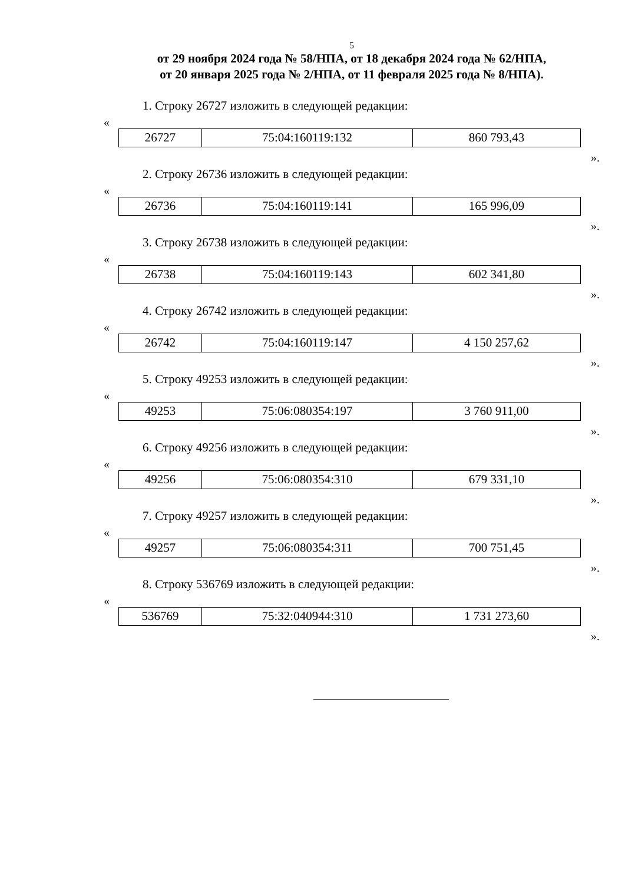5
от 29 ноября 2024 года № 58/НПА, от 18 декабря 2024 года № 62/НПА,
от 20 января 2025 года № 2/НПА, от 11 февраля 2025 года № 8/НПА).
1. Строку 26727 изложить в следующей редакции:
«
| 26727 | 75:04:160119:132 | 860 793,43 |
».
2. Строку 26736 изложить в следующей редакции:
«
| 26736 | 75:04:160119:141 | 165 996,09 |
».
3. Строку 26738 изложить в следующей редакции:
«
| 26738 | 75:04:160119:143 | 602 341,80 |
».
4. Строку 26742 изложить в следующей редакции:
«
| 26742 | 75:04:160119:147 | 4 150 257,62 |
».
5. Строку 49253 изложить в следующей редакции:
«
| 49253 | 75:06:080354:197 | 3 760 911,00 |
».
6. Строку 49256 изложить в следующей редакции:
«
| 49256 | 75:06:080354:310 | 679 331,10 |
».
7. Строку 49257 изложить в следующей редакции:
«
| 49257 | 75:06:080354:311 | 700 751,45 |
».
8. Строку 536769 изложить в следующей редакции:
«
| 536769 | 75:32:040944:310 | 1 731 273,60 |
».